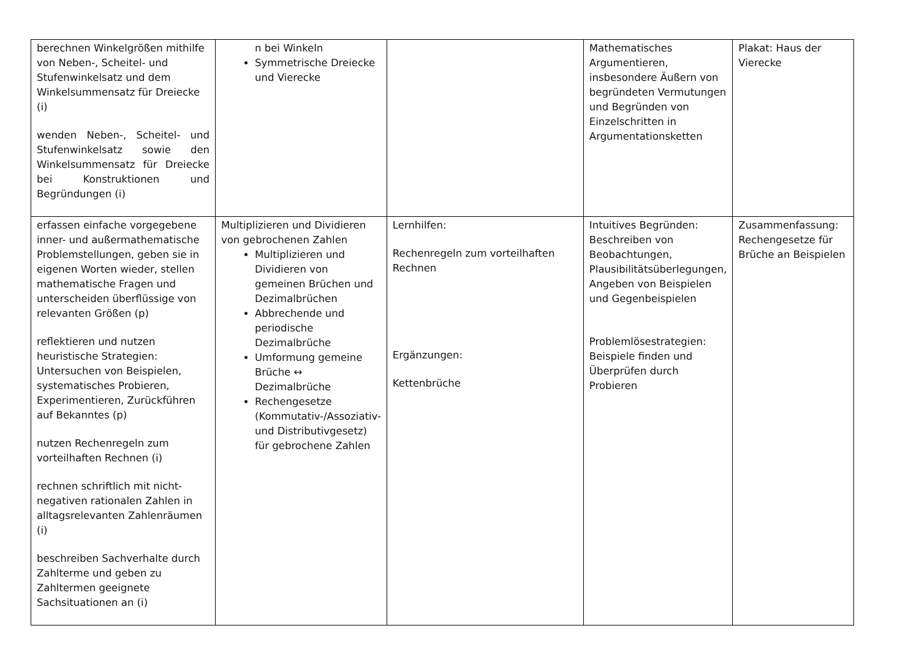| berechnen Winkelgrößen mithilfe von Neben-, Scheitel- und Stufenwinkelsatz und dem Winkelsummensatz für Dreiecke (i) wenden Neben-, Scheitel- und Stufenwinkelsatz sowie den Winkelsummensatz für Dreiecke bei Konstruktionen und Begründungen (i) | n bei Winkeln Symmetrische Dreiecke und Vierecke | | Mathematisches Argumentieren, insbesondere Äußern von begründeten Vermutungen und Begründen von Einzelschritten in Argumentationsketten | Plakat: Haus der Vierecke |
| erfassen einfache vorgegebene inner- und außermathematische Problemstellungen, geben sie in eigenen Worten wieder, stellen mathematische Fragen und unterscheiden überflüssige von relevanten Größen (p) reflektieren und nutzen heuristische Strategien: Untersuchen von Beispielen, systematisches Probieren, Experimentieren, Zurückführen auf Bekanntes (p) nutzen Rechenregeln zum vorteilhaften Rechnen (i) rechnen schriftlich mit nicht-negativen rationalen Zahlen in alltagsrelevanten Zahlenräumen (i) beschreiben Sachverhalte durch Zahlterme und geben zu Zahltermen geeignete Sachsituationen an (i) | Multiplizieren und Dividieren von gebrochenen Zahlen Multiplizieren und Dividieren von gemeinen Brüchen und Dezimalbrüchen Abbrechende und periodische Dezimalbrüche Umformung gemeine Brüche ↔ Dezimalbrüche Rechengesetze (Kommutativ-/Assoziativ- und Distributivgesetz) für gebrochene Zahlen | Lernhilfen: Rechenregeln zum vorteilhaften Rechnen Ergänzungen: Kettenbrüche | Intuitives Begründen: Beschreiben von Beobachtungen, Plausibilitätsüberlegungen, Angeben von Beispielen und Gegenbeispielen Problemlösestrategien: Beispiele finden und Überprüfen durch Probieren | Zusammenfassung: Rechengesetze für Brüche an Beispielen |